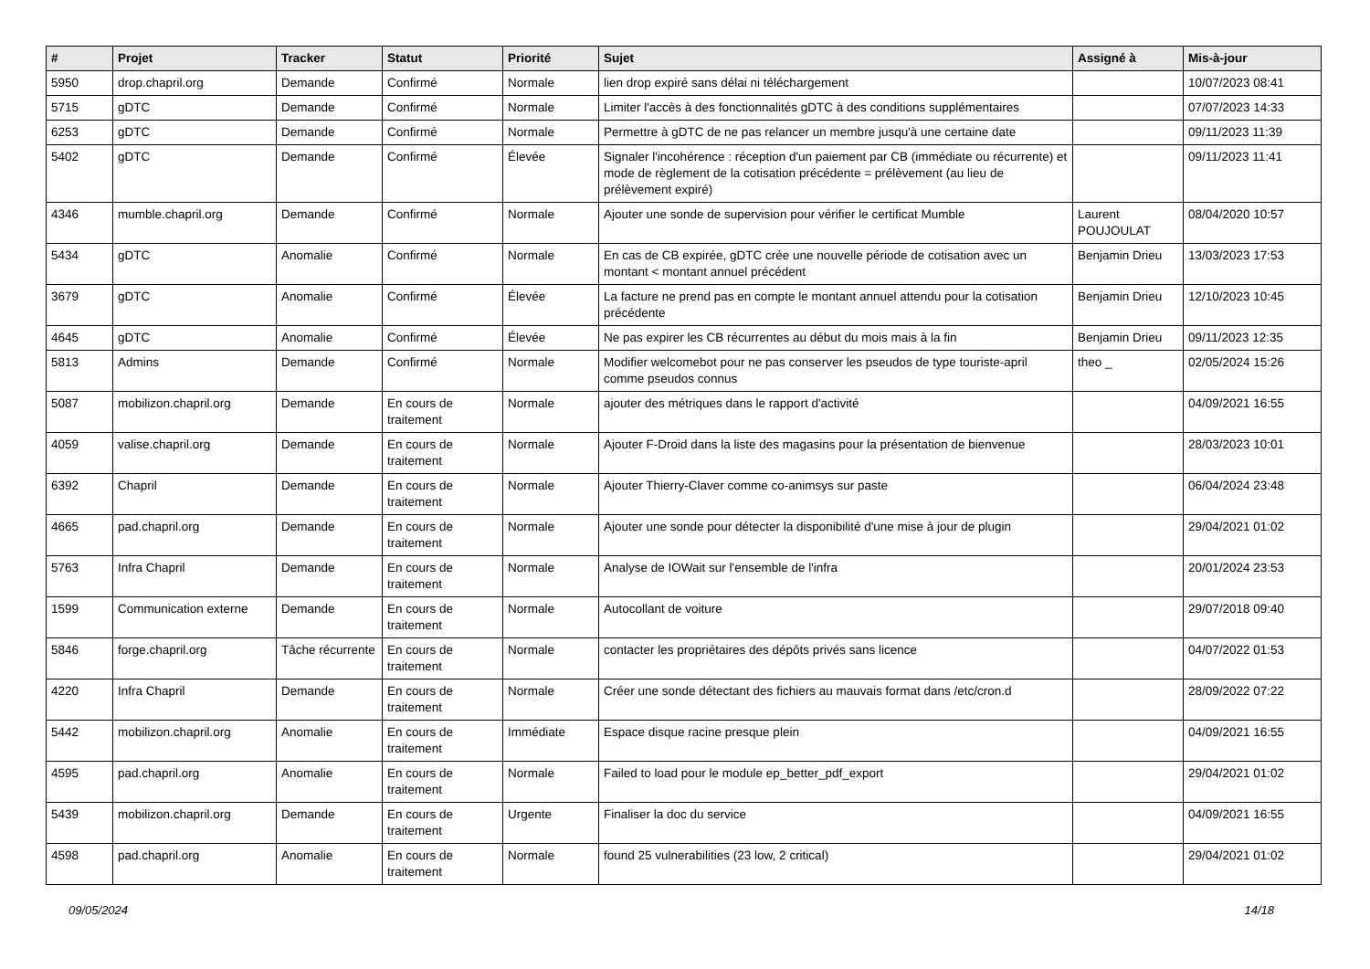| # | Projet | Tracker | Statut | Priorité | Sujet | Assigné à | Mis-à-jour |
| --- | --- | --- | --- | --- | --- | --- | --- |
| 5950 | drop.chapril.org | Demande | Confirmé | Normale | lien drop expiré sans délai ni téléchargement | | 10/07/2023 08:41 |
| 5715 | gDTC | Demande | Confirmé | Normale | Limiter l'accès à des fonctionnalités gDTC à des conditions supplémentaires | | 07/07/2023 14:33 |
| 6253 | gDTC | Demande | Confirmé | Normale | Permettre à gDTC de ne pas relancer un membre jusqu'à une certaine date | | 09/11/2023 11:39 |
| 5402 | gDTC | Demande | Confirmé | Élevée | Signaler l'incohérence : réception d'un paiement par CB (immédiate ou récurrente) et mode de règlement de la cotisation précédente = prélèvement (au lieu de prélèvement expiré) | | 09/11/2023 11:41 |
| 4346 | mumble.chapril.org | Demande | Confirmé | Normale | Ajouter une sonde de supervision pour vérifier le certificat Mumble | Laurent POUJOULAT | 08/04/2020 10:57 |
| 5434 | gDTC | Anomalie | Confirmé | Normale | En cas de CB expirée, gDTC crée une nouvelle période de cotisation avec un montant < montant annuel précédent | Benjamin Drieu | 13/03/2023 17:53 |
| 3679 | gDTC | Anomalie | Confirmé | Élevée | La facture ne prend pas en compte le montant annuel attendu pour la cotisation précédente | Benjamin Drieu | 12/10/2023 10:45 |
| 4645 | gDTC | Anomalie | Confirmé | Élevée | Ne pas expirer les CB récurrentes au début du mois mais à la fin | Benjamin Drieu | 09/11/2023 12:35 |
| 5813 | Admins | Demande | Confirmé | Normale | Modifier welcomebot pour ne pas conserver les pseudos de type touriste-april comme pseudos connus | theo _ | 02/05/2024 15:26 |
| 5087 | mobilizon.chapril.org | Demande | En cours de traitement | Normale | ajouter des métriques dans le rapport d'activité | | 04/09/2021 16:55 |
| 4059 | valise.chapril.org | Demande | En cours de traitement | Normale | Ajouter F-Droid dans la liste des magasins pour la présentation de bienvenue | | 28/03/2023 10:01 |
| 6392 | Chapril | Demande | En cours de traitement | Normale | Ajouter Thierry-Claver comme co-animsys sur paste | | 06/04/2024 23:48 |
| 4665 | pad.chapril.org | Demande | En cours de traitement | Normale | Ajouter une sonde pour détecter la disponibilité d'une mise à jour de plugin | | 29/04/2021 01:02 |
| 5763 | Infra Chapril | Demande | En cours de traitement | Normale | Analyse de IOWait sur l'ensemble de l'infra | | 20/01/2024 23:53 |
| 1599 | Communication externe | Demande | En cours de traitement | Normale | Autocollant de voiture | | 29/07/2018 09:40 |
| 5846 | forge.chapril.org | Tâche récurrente | En cours de traitement | Normale | contacter les propriétaires des dépôts privés sans licence | | 04/07/2022 01:53 |
| 4220 | Infra Chapril | Demande | En cours de traitement | Normale | Créer une sonde détectant des fichiers au mauvais format dans /etc/cron.d | | 28/09/2022 07:22 |
| 5442 | mobilizon.chapril.org | Anomalie | En cours de traitement | Immédiate | Espace disque racine presque plein | | 04/09/2021 16:55 |
| 4595 | pad.chapril.org | Anomalie | En cours de traitement | Normale | Failed to load pour le module ep_better_pdf_export | | 29/04/2021 01:02 |
| 5439 | mobilizon.chapril.org | Demande | En cours de traitement | Urgente | Finaliser la doc du service | | 04/09/2021 16:55 |
| 4598 | pad.chapril.org | Anomalie | En cours de traitement | Normale | found 25 vulnerabilities (23 low, 2 critical) | | 29/04/2021 01:02 |
09/05/2024 14/18